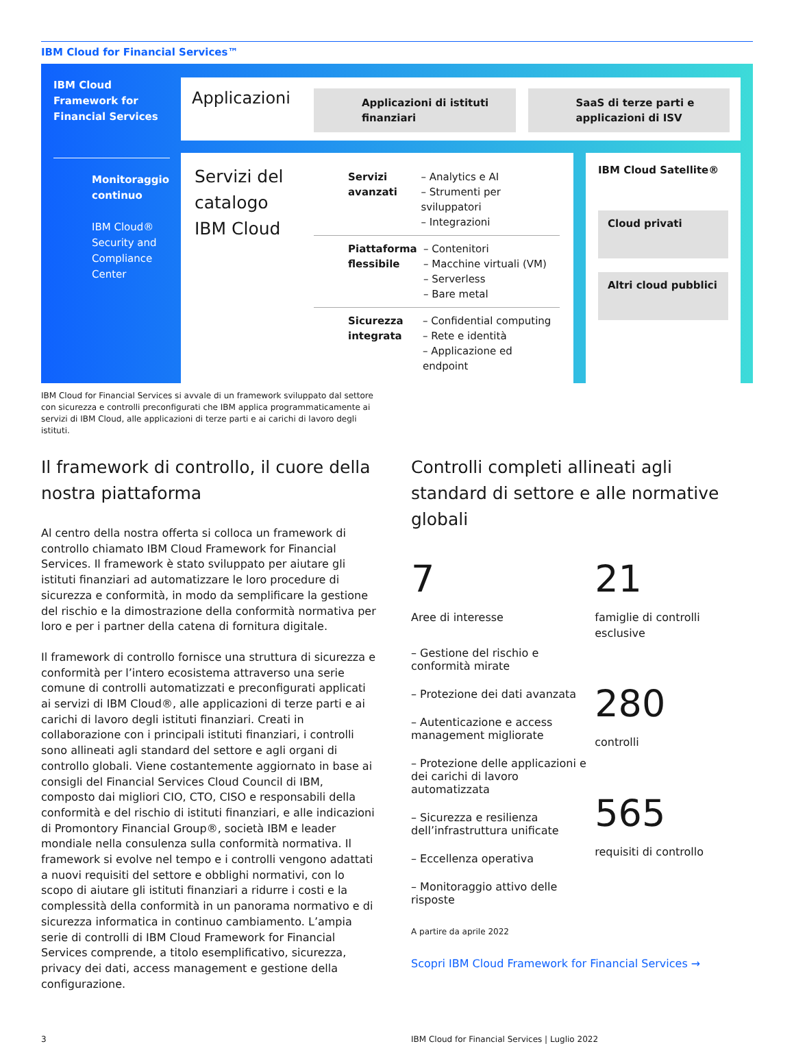IBM Cloud for Financial Services™
IBM Cloud Framework for Financial Services
Monitoraggio continuo
IBM Cloud® Security and Compliance Center
Applicazioni
Applicazioni di istituti finanziari
SaaS di terze parti e applicazioni di ISV
Servizi del catalogo IBM Cloud
Servizi avanzati
– Analytics e AI
– Strumenti per sviluppatori
– Integrazioni
Piattaforma flessibile
– Contenitori
– Macchine virtuali (VM)
– Serverless
– Bare metal
Sicurezza integrata
– Confidential computing
– Rete e identità
– Applicazione ed endpoint
IBM Cloud Satellite®
Cloud privati
Altri cloud pubblici
IBM Cloud for Financial Services si avvale di un framework sviluppato dal settore con sicurezza e controlli preconfigurati che IBM applica programmaticamente ai servizi di IBM Cloud, alle applicazioni di terze parti e ai carichi di lavoro degli istituti.
Il framework di controllo, il cuore della nostra piattaforma
Al centro della nostra offerta si colloca un framework di controllo chiamato IBM Cloud Framework for Financial Services. Il framework è stato sviluppato per aiutare gli istituti finanziari ad automatizzare le loro procedure di sicurezza e conformità, in modo da semplificare la gestione del rischio e la dimostrazione della conformità normativa per loro e per i partner della catena di fornitura digitale.
Il framework di controllo fornisce una struttura di sicurezza e conformità per l’intero ecosistema attraverso una serie comune di controlli automatizzati e preconfigurati applicati ai servizi di IBM Cloud®, alle applicazioni di terze parti e ai carichi di lavoro degli istituti finanziari. Creati in collaborazione con i principali istituti finanziari, i controlli sono allineati agli standard del settore e agli organi di controllo globali. Viene costantemente aggiornato in base ai consigli del Financial Services Cloud Council di IBM, composto dai migliori CIO, CTO, CISO e responsabili della conformità e del rischio di istituti finanziari, e alle indicazioni di Promontory Financial Group®, società IBM e leader mondiale nella consulenza sulla conformità normativa. Il framework si evolve nel tempo e i controlli vengono adattati a nuovi requisiti del settore e obblighi normativi, con lo scopo di aiutare gli istituti finanziari a ridurre i costi e la complessità della conformità in un panorama normativo e di sicurezza informatica in continuo cambiamento. L’ampia serie di controlli di IBM Cloud Framework for Financial Services comprende, a titolo esemplificativo, sicurezza, privacy dei dati, access management e gestione della configurazione.
Controlli completi allineati agli standard di settore e alle normative globali
7
Aree di interesse
– Gestione del rischio e conformità mirate
– Protezione dei dati avanzata
– Autenticazione e access management migliorate
– Protezione delle applicazioni e dei carichi di lavoro automatizzata
– Sicurezza e resilienza dell’infrastruttura unificate
– Eccellenza operativa
– Monitoraggio attivo delle risposte
A partire da aprile 2022
21
famiglie di controlli esclusive
280
controlli
565
requisiti di controllo
Scopri IBM Cloud Framework for Financial Services →
3 IBM Cloud for Financial Services | Luglio 2022